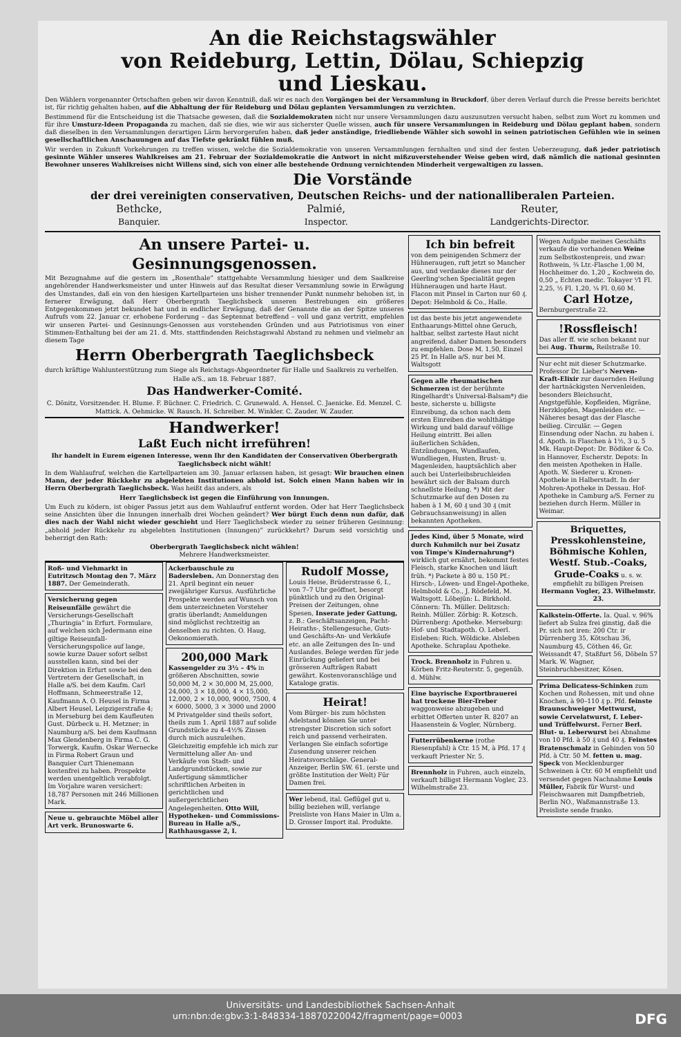An die Reichstagswähler
von Reideburg, Lettin, Dölau, Schiepzig
und Lieskau.
Den Wählern vorgenannter Ortschaften geben wir davon Kenntniß, daß wir es nach den Vorgängen bei der Versammlung in Bruckdorf, über deren Verlauf durch die Presse bereits berichtet ist, für richtig gehalten haben, auf die Abhaltung der für Reideburg und Dölau geplanten Versammlungen zu verzichten.
Bestimmend für die Entscheidung ist die Thatsache gewesen, daß die Sozialdemokraten nicht nur unsere Versammlungen dazu auszunutzen versucht haben, selbst zum Wort zu kommen und für ihre Umsturz-Ideen Propaganda zu machen, daß sie dies, wie wir aus sicherster Quelle wissen, auch für unsere Versammlungen in Reideburg und Dölau geplant haben, sondern daß dieselben in den Versammlungen derartigen Lärm hervorgerufen haben, daß jeder anständige, friedliebende Wähler sich sowohl in seinen patriotischen Gefühlen wie in seinen gesellschaftlichen Anschauungen auf das Tiefste gekränkt fühlen muß.
Wir werden in Zukunft Vorkehrungen zu treffen wissen, welche die Sozialdemokratie von unseren Versammlungen fernhalten und sind der festen Ueberzeugung, daß jeder patriotisch gesinnte Wähler unseres Wahlkreises am 21. Februar der Sozialdemokratie die Antwort in nicht mißzuverstehender Weise geben wird, daß nämlich die national gesinnten Bewohner unseres Wahlkreises nicht Willens sind, sich von einer alle bestehende Ordnung vernichtenden Minderheit vergewaltigen zu lassen.
Die Vorstände
der drei vereinigten conservativen, Deutschen Reichs- und der nationalliberalen Parteien.
Bethcke,
Banquier.
Palmié,
Inspector.
Reuter,
Landgerichts-Director.
An unsere Partei- u. Gesinnungsgenossen.
Mit Bezugnahme auf die gestern im „Rosenthale“ stattgehabte Versammlung hiesiger und dem Saalkreise angehörender Handwerksmeister und unter Hinweis auf das Resultat dieser Versammlung sowie in Erwägung des Umstandes, daß ein von den hiesigen Kartellparteien uns bisher trennender Punkt nunmehr behoben ist, in fernerer Erwägung, daß Herr Oberbergrath Taeglichsbeck unseren Bestrebungen ein größeres Entgegenkommen jetzt bekundet hat und in endlicher Erwägung, daß der Genannte die an der Spitze unseres Aufrufs vom 22. Januar cr. erhobene Forderung – das Septennat betreffend – voll und ganz vertritt, empfehlen wir unseren Partei- und Gesinnungs-Genossen aus vorstehenden Gründen und aus Patriotismus von einer Stimmen-Enthaltung bei der am 21. d. Mts. stattfindenden Reichstagswahl Abstand zu nehmen und vielmehr an diesem Tage
Herrn Oberbergrath Taeglichsbeck
durch kräftige Wahlunterstützung zum Siege als Reichstags-Abgeordneter für Halle und Saalkreis zu verhelfen.
Halle a/S., am 18. Februar 1887.
Das Handwerker-Comité.
C. Dönitz, Vorsitzender. H. Blume. F. Büchner. C. Friedrich. C. Grunewald. A. Hensel. C. Jaenicke. Ed. Menzel. C. Mattick. A. Oehmicke. W. Rausch. H. Schreiber. M. Winkler. C. Zauder. W. Zauder.
Handwerker!
Laßt Euch nicht irreführen!
Ihr handelt in Eurem eigenen Interesse, wenn Ihr den Kandidaten der Conservativen Oberbergrath Taeglichsbeck nicht wählt!
In dem Wahlaufruf, welchen die Kartellparteien am 30. Januar erlassen haben, ist gesagt: Wir brauchen einen Mann, der jeder Rückkehr zu abgelebten Institutionen abhold ist. Solch einen Mann haben wir in Herrn Oberbergrath Taeglichsbeck. Was heißt das anders, als
Herr Taeglichsbeck ist gegen die Einführung von Innungen.
Um Euch zu ködern, ist obiger Passus jetzt aus dem Wahlaufruf entfernt worden. Oder hat Herr Taeglichsbeck seine Ansichten über die Innungen innerhalb drei Wochen geändert? Wer bürgt Euch denn nun dafür, daß dies nach der Wahl nicht wieder geschieht und Herr Taeglichsbeck wieder zu seiner früheren Gesinnung: „abhold jeder Rückkehr zu abgelebten Institutionen (Innungen)“ zurückkehrt? Darum seid vorsichtig und beherzigt den Rath:
Oberbergrath Taeglichsbeck nicht wählen!
Mehrere Handwerksmeister.
Roß- und Viehmarkt in Eutritzsch Montag den 7. März 1887. Der Gemeinderath.
Versicherung gegen Reiseunfälle gewährt die Versicherungs-Gesellschaft „Thuringia“ in Erfurt. Formulare, auf welchen sich Jedermann eine giltige Reiseunfall-Versicherungspolice auf lange, sowie kurze Dauer sofort selbst ausstellen kann, sind bei der Direktion in Erfurt sowie bei den Vertretern der Gesellschaft, in Halle a/S. bei dem Kaufm. Carl Hoffmann, Schmeerstraße 12, Kaufmann A. O. Heusel in Firma Albert Heusel, Leipzigerstraße 4; in Merseburg bei dem Kaufleuten Gust. Dürbeck u. H. Metzner; in Naumburg a/S. bei dem Kaufmann Max Glendenberg in Firma C. G. Torwergk, Kaufm. Oskar Wernecke in Firma Robert Graun und Banquier Curt Thienemann kostenfrei zu haben. Prospekte werden unentgeltlich verabfolgt. Im Vorjahre waren versichert: 18,787 Personen mit 246 Millionen Mark.
Neue u. gebrauchte Möbel aller Art verk. Brunoswarte 6.
Ackerbauschule zu Badersleben. Am Donnerstag den 21. April beginnt ein neuer zweijähriger Kursus. Ausführliche Prospekte werden auf Wunsch von dem unterzeichneten Vorsteher gratis überlandt; Anmeldungen sind möglichst rechtzeitig an denselben zu richten. O. Haug, Oekonomierath.
200,000 Mark
Kassengelder zu 3½ – 4% in größeren Abschnitten, sowie 50,000 M, 2 × 30,000 M, 25,000, 24,000, 3 × 18,000, 4 × 15,000, 12,000, 2 × 10,000, 9000, 7500, 4 × 6000, 5000, 3 × 3000 und 2000 M Privatgelder sind theils sofort, theils zum 1. April 1887 auf solide Grundstücke zu 4–4½% Zinsen durch mich auszuleihen. Gleichzeitig empfehle ich mich zur Vermittelung aller An- und Verkäufe von Stadt- und Landgrundstücken, sowie zur Anfertigung sämmtlicher schriftlichen Arbeiten in gerichtlichen und außergerichtlichen Angelegenheiten. Otto Will, Hypotheken- und Commissions-Bureau in Halle a/S., Rathhausgasse 2, I.
Rudolf Mosse,
Louis Heise, Brüderstrasse 6, I., von 7–7 Uhr geöffnet, besorgt pünktlich und zu den Original-Preisen der Zeitungen, ohne Spesen, Inserate jeder Gattung, z. B.: Geschäftsanzeigen, Pacht-Heiraths-, Stellengesuche, Guts- und Geschäfts-An- und Verkäufe etc. an alle Zeitungen des In- und Auslandes. Belege werden für jede Einrückung geliefert und bei grösseren Aufträgen Rabatt gewährt. Kostenvoranschläge und Kataloge gratis.
Heirat!
Vom Bürger- bis zum höchsten Adelstand können Sie unter strengster Discretion sich sofort reich und passend verheiraten. Verlangen Sie einfach sofortige Zusendung unserer reichen Heiratsvorschläge. General-Anzeiger, Berlin SW. 61. (erste und größte Institution der Welt) Für Damen frei.
Wer lebend, ital. Geflügel gut u. billig beziehen will, verlange Preisliste von Hans Maier in Ulm a. D. Grosser Import ital. Produkte.
Ich bin befreit
von dem peinigenden Schmerz der Hühneraugen, ruft jetzt so Mancher aus, und verdanke dieses nur der Geerling'schen Specialität gegen Hühneraugen und harte Haut. Flacon mit Pinsel in Carton nur 60 ₰. Depot: Helmbold & Co., Halle.
ist das beste bis jetzt angewendete Enthaarungs-Mittel ohne Geruch, haltbar, selbst zarteste Haut nicht angreifend, daher Damen besonders zu empfehlen. Dose M. 1,50, Einzel 25 Pf. In Halle a/S. nur bei M. Waltsgott
Gegen alle rheumatischen Schmerzen ist der berühmte Ringelhardt's Universal-Balsam*) die beste, sicherste u. billigste Einreibung, da schon nach dem ersten Einreiben die wohlthätige Wirkung und bald darauf völlige Heilung eintritt. Bei allen äußerlichen Schäden, Entzündungen, Wundlaufen, Wundliegen, Husten, Brust- u. Magenleiden, hauptsächlich aber auch bei Unterleibsbruchleiden bewährt sich der Balsam durch schnellste Heilung. *) Mit der Schutzmarke auf den Dosen zu haben à 1 M, 60 ₰ und 30 ₰ (mit Gebrauchsanweisung) in allen bekannten Apotheken.
Jedes Kind, über 5 Monate, wird durch Kuhmilch nur bei Zusatz von Timpe's Kindernahrung*) wirklich gut ernährt, bekommt festes Fleisch, starke Knochen und läuft früh. *) Packete à 80 u. 150 Pf.: Hirsch-, Löwen- und Engel-Apotheke, Helmbold & Co., J. Rödefeld, M. Waltsgott. Löbejün: L. Birkhold. Cönnern: Th. Müller. Delitzsch: Reinh. Müller. Zörbig: R. Kotzsch. Dürrenberg: Apotheke. Merseburg: Hof- und Stadtapoth. O. Leberl. Eisleben: Rich. Wöldicke. Alsleben Apotheke. Schraplau Apotheke.
Trock. Brennholz in Fuhren u. Körben Fritz-Reuterstr. 5, gegenüb. d. Mühlw.
Eine bayrische Exportbrauerei hat trockene Bier-Treber waggonweise abzugeben und erbittet Offerten unter R. 8207 an Haasenstein & Vogler, Nürnberg.
Futterrübenkerne (rothe Riesenpfahl) à Ctr. 15 M, à Pfd. 17 ₰ verkauft Priester Nr. 5.
Brennholz in Fuhren, auch einzeln, verkauft billigst Hermann Vogler, 23. Wilhelmstraße 23.
Wegen Aufgabe meines Geschäfts verkaufe die vorhandenen Weine zum Selbstkostenpreis, und zwar: Rothwein, ¾ Ltr.-Flasche 1,00 M, Hochheimer do. 1,20 „ Kochwein do. 0,50 „ Echten medic. Tokayer ⅟1 Fl. 2,25, ½ Fl. 1,20, ¼ Fl. 0,60 M.
Carl Hotze,
Bernburgerstraße 22.
!Rossfleisch!
Das aller ff. wie schon bekannt nur bei Aug. Thurm, Reilstraße 10.
Nur echt mit dieser Schutzmarke. Professor Dr. Lieber's Nerven-Kraft-Elixir zur dauernden Heilung der hartnäckigsten Nervenleiden, besonders Bleichsucht, Angstgefühle, Kopfleiden, Migräne, Herzklopfen, Magenleiden etc. — Näheres besagt das der Flasche beilieg. Circulär. — Gegen Einsendung oder Nachn. zu haben i. d. Apoth. in Flaschen à 1½, 3 u. 5 Mk. Haupt-Depot: Dr. Bödiker & Co. in Hannover, Escherstr. Depots: In den meisten Apotheken in Halle. Apoth. W. Siederer u. Kronen-Apotheke in Halberstadt. In der Mohren-Apotheke in Dessau. Hof-Apotheke in Camburg a/S. Ferner zu beziehen durch Herm. Müller in Weimar.
Briquettes, Presskohlensteine, Böhmische Kohlen, Westf. Stub.-Coaks, Grude-Coaks u. s. w. empfiehlt zu billigen Preisen Hermann Vogler, 23. Wilhelmstr. 23.
Kalkstein-Offerte. Ia. Qual. v. 96% liefert ab Sulza frei ginstig, daß die Pr. sich not iren: 200 Ctr. ir Dürrenberg 35, Kötschau 36, Naumburg 45, Cöthen 46, Gr. Weissandt 47, Staßfurt 56, Döbeln 57 Mark. W. Wagner, Steinbruchbesitzer, Kösen.
Prima Delicatess-Schinken zum Kochen und Rohessen, mit und ohne Knochen, à 90–110 ₰ p. Pfd. feinste Braunschweiger Mettwurst, sowie Cervelatwurst, f. Leber- und Trüffelwurst. Ferner Berl. Blut- u. Leberwurst bei Abnahme von 10 Pfd. à 50 ₰ und 40 ₰. Feinstes Bratenschmalz in Gebinden von 50 Pfd. à Ctr. 50 M. fetten u. mag. Speck von Mecklenburger Schweinen à Ctr. 60 M empfiehlt und versendet gegen Nachnahme Louis Müller, Fabrik für Wurst- und Fleischwaaren mit Dampfbetrieb, Berlin NO., Waßmannstraße 13. Preisliste sende franko.
Universitäts- und Landesbibliothek Sachsen-Anhalt
urn:nbn:de:gbv:3:1-848334-18870220042/fragment/page=0003 DFG